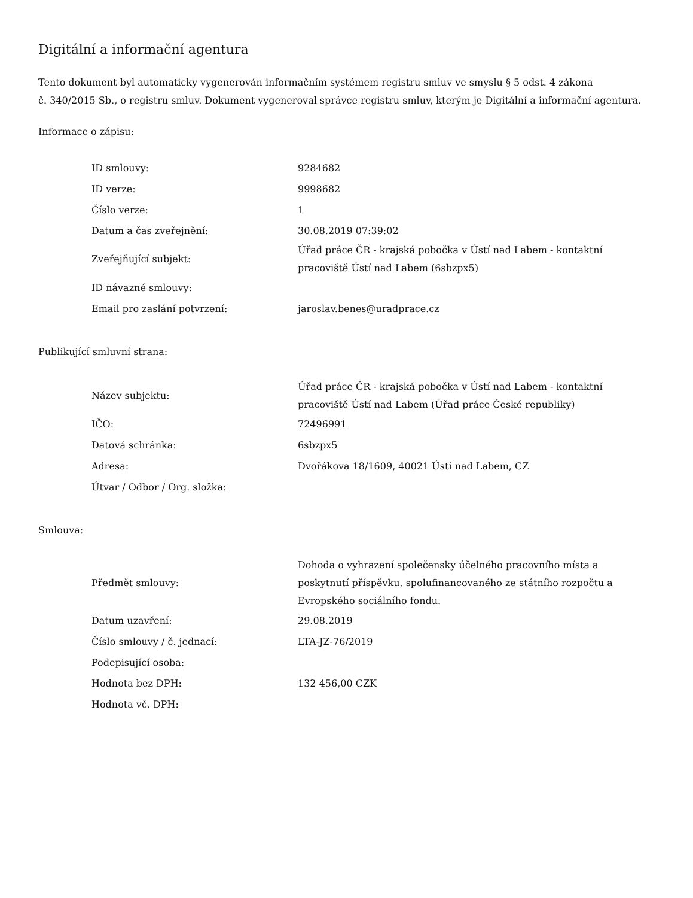Digitální a informační agentura
Tento dokument byl automaticky vygenerován informačním systémem registru smluv ve smyslu § 5 odst. 4 zákona
č. 340/2015 Sb., o registru smluv. Dokument vygeneroval správce registru smluv, kterým je Digitální a informační agentura.
Informace o zápisu:
| ID smlouvy: | 9284682 |
| ID verze: | 9998682 |
| Číslo verze: | 1 |
| Datum a čas zveřejnění: | 30.08.2019 07:39:02 |
| Zveřejňující subjekt: | Úřad práce ČR - krajská pobočka v Ústí nad Labem - kontaktní pracoviště Ústí nad Labem (6sbzpx5) |
| ID návazné smlouvy: | |
| Email pro zaslání potvrzení: | jaroslav.benes@uradprace.cz |
Publikující smluvní strana:
| Název subjektu: | Úřad práce ČR - krajská pobočka v Ústí nad Labem - kontaktní pracoviště Ústí nad Labem (Úřad práce České republiky) |
| IČO: | 72496991 |
| Datová schránka: | 6sbzpx5 |
| Adresa: | Dvořákova 18/1609, 40021 Ústí nad Labem, CZ |
| Útvar / Odbor / Org. složka: | |
Smlouva:
| Předmět smlouvy: | Dohoda o vyhrazení společensky účelného pracovního místa a poskytnutí příspěvku, spolufinancovaného ze státního rozpočtu a Evropského sociálního fondu. |
| Datum uzavření: | 29.08.2019 |
| Číslo smlouvy / č. jednací: | LTA-JZ-76/2019 |
| Podepisující osoba: | |
| Hodnota bez DPH: | 132 456,00 CZK |
| Hodnota vč. DPH: | |